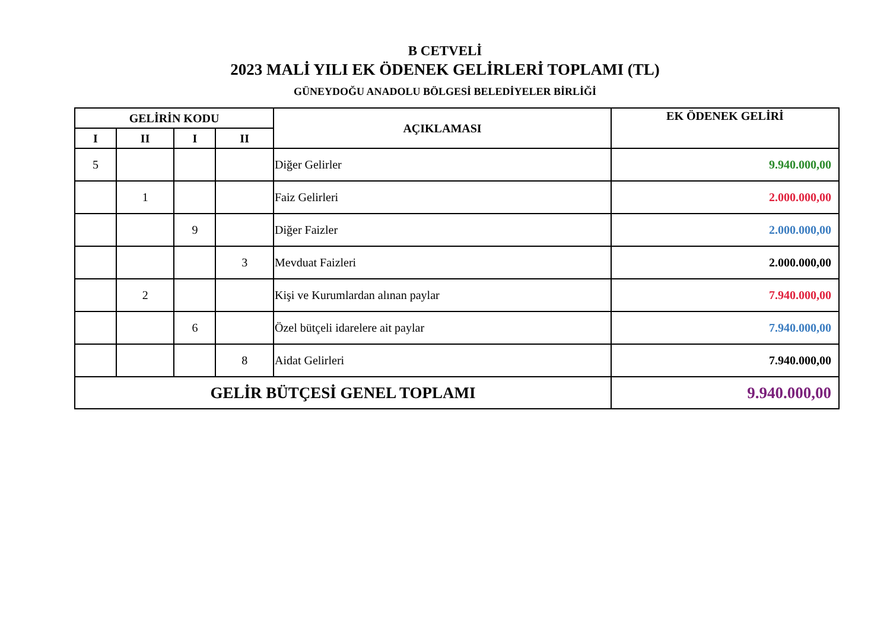B CETVELİ
2023 MALİ YILI EK ÖDENEK GELİRLERİ TOPLAMI (TL)
GÜNEYDOĞU ANADOLU BÖLGESİ BELEDİYELER BİRLİĞİ
| GELİRİN KODU | | | | AÇIKLAMASI | EK ÖDENEK GELİRİ |
| --- | --- | --- | --- | --- | --- |
| I | II | I | II | | |
| 5 | | | | Diğer Gelirler | 9.940.000,00 |
| | 1 | | | Faiz Gelirleri | 2.000.000,00 |
| | | 9 | | Diğer Faizler | 2.000.000,00 |
| | | | 3 | Mevduat Faizleri | 2.000.000,00 |
| | 2 | | | Kişi ve Kurumlardan alınan paylar | 7.940.000,00 |
| | | 6 | | Özel bütçeli idarelere ait paylar | 7.940.000,00 |
| | | | 8 | Aidat Gelirleri | 7.940.000,00 |
| GELİR BÜTÇESİ GENEL TOPLAMI | | | | | 9.940.000,00 |